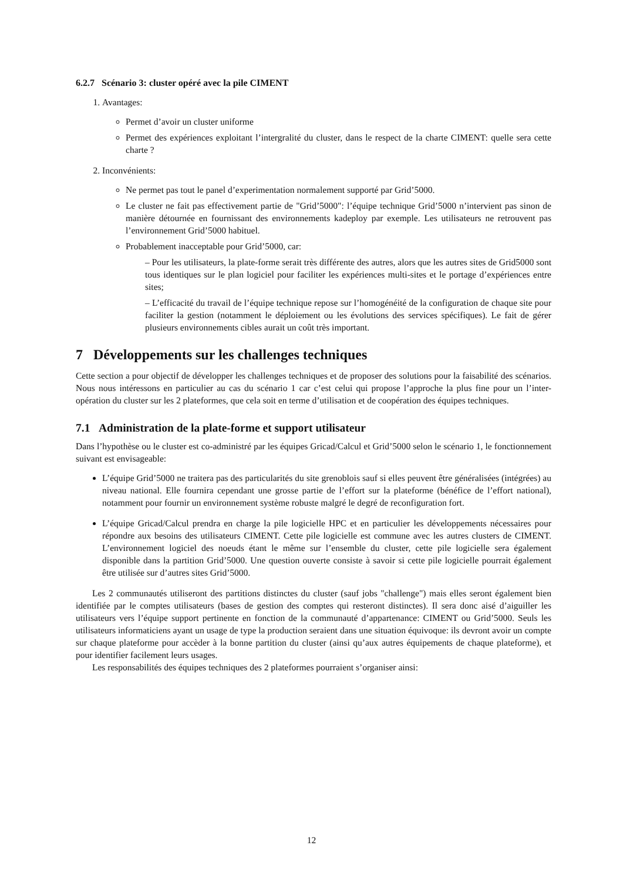6.2.7 Scénario 3: cluster opéré avec la pile CIMENT
1. Avantages:
Permet d’avoir un cluster uniforme
Permet des expériences exploitant l’intergralité du cluster, dans le respect de la charte CIMENT: quelle sera cette charte ?
2. Inconvénients:
Ne permet pas tout le panel d’experimentation normalement supporté par Grid’5000.
Le cluster ne fait pas effectivement partie de "Grid’5000": l’équipe technique Grid’5000 n’intervient pas sinon de manière détournée en fournissant des environnements kadeploy par exemple. Les utilisateurs ne retrouvent pas l’environnement Grid’5000 habituel.
Probablement inacceptable pour Grid’5000, car:
– Pour les utilisateurs, la plate-forme serait très différente des autres, alors que les autres sites de Grid5000 sont tous identiques sur le plan logiciel pour faciliter les expériences multi-sites et le portage d’expériences entre sites;
– L’efficacité du travail de l’équipe technique repose sur l’homogénéité de la configuration de chaque site pour faciliter la gestion (notamment le déploiement ou les évolutions des services spécifiques). Le fait de gérer plusieurs environnements cibles aurait un coût très important.
7 Développements sur les challenges techniques
Cette section a pour objectif de développer les challenges techniques et de proposer des solutions pour la faisabilité des scénarios. Nous nous intéressons en particulier au cas du scénario 1 car c’est celui qui propose l’approche la plus fine pour un l’inter-opération du cluster sur les 2 plateformes, que cela soit en terme d’utilisation et de coopération des équipes techniques.
7.1 Administration de la plate-forme et support utilisateur
Dans l’hypothèse ou le cluster est co-administré par les équipes Gricad/Calcul et Grid’5000 selon le scénario 1, le fonctionnement suivant est envisageable:
L’équipe Grid’5000 ne traitera pas des particularités du site grenoblois sauf si elles peuvent être généralisées (intégrées) au niveau national. Elle fournira cependant une grosse partie de l’effort sur la plateforme (bénéfice de l’effort national), notamment pour fournir un environnement système robuste malgré le degré de reconfiguration fort.
L’équipe Gricad/Calcul prendra en charge la pile logicielle HPC et en particulier les développements nécessaires pour répondre aux besoins des utilisateurs CIMENT. Cette pile logicielle est commune avec les autres clusters de CIMENT. L’environnement logiciel des noeuds étant le même sur l’ensemble du cluster, cette pile logicielle sera également disponible dans la partition Grid’5000. Une question ouverte consiste à savoir si cette pile logicielle pourrait également être utilisée sur d’autres sites Grid’5000.
Les 2 communautés utiliseront des partitions distinctes du cluster (sauf jobs "challenge") mais elles seront également bien identifiée par le comptes utilisateurs (bases de gestion des comptes qui resteront distinctes). Il sera donc aisé d’aiguiller les utilisateurs vers l’équipe support pertinente en fonction de la communauté d’appartenance: CIMENT ou Grid’5000. Seuls les utilisateurs informaticiens ayant un usage de type la production seraient dans une situation équivoque: ils devront avoir un compte sur chaque plateforme pour accèder à la bonne partition du cluster (ainsi qu’aux autres équipements de chaque plateforme), et pour identifier facilement leurs usages.
Les responsabilités des équipes techniques des 2 plateformes pourraient s’organiser ainsi:
12